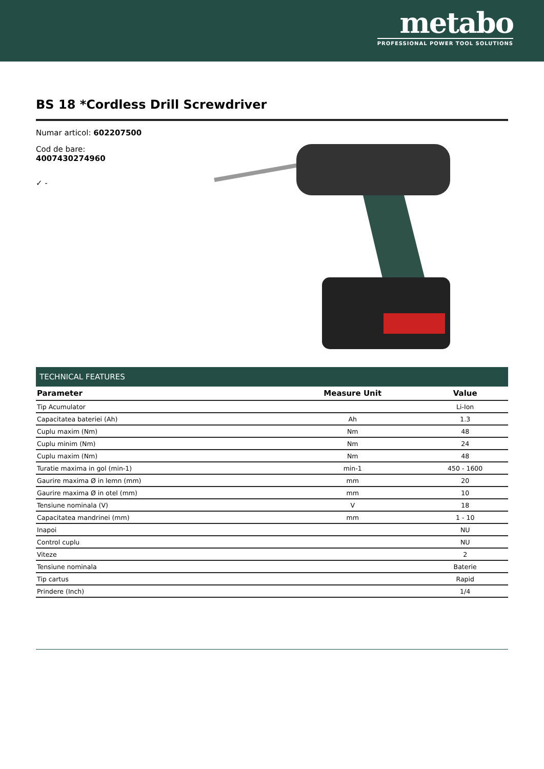metabo
PROFESSIONAL POWER TOOL SOLUTIONS
BS 18 *Cordless Drill Screwdriver
Numar articol: 602207500
Cod de bare: 4007430274960
✓ -
TECHNICAL FEATURES
| Parameter | Measure Unit | Value |
| --- | --- | --- |
| Tip Acumulator | | Li-Ion |
| Capacitatea bateriei (Ah) | Ah | 1.3 |
| Cuplu maxim (Nm) | Nm | 48 |
| Cuplu minim (Nm) | Nm | 24 |
| Cuplu maxim (Nm) | Nm | 48 |
| Turatie maxima in gol (min-1) | min-1 | 450 - 1600 |
| Gaurire maxima Ø in lemn (mm) | mm | 20 |
| Gaurire maxima Ø in otel (mm) | mm | 10 |
| Tensiune nominala (V) | V | 18 |
| Capacitatea mandrinei (mm) | mm | 1 - 10 |
| Inapoi | | NU |
| Control cuplu | | NU |
| Viteze | | 2 |
| Tensiune nominala | | Baterie |
| Tip cartus | | Rapid |
| Prindere (Inch) | | 1/4 |